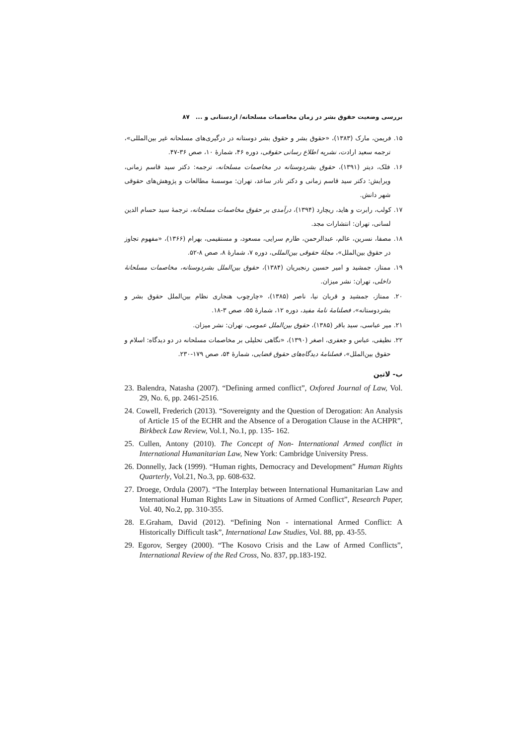بررسی وضعیت حقوق بشر در زمان مخاصمات مسلحانه/ اردستانی و ... ۸۷
۱۵. فریمن، مارک (۱۳۸۳)، «حقوق بشر و حقوق بشر دوستانه در درگیری‌های مسلحانه غیر بین‌المللی»، ترجمه سعید ارادت، نشریه اطلاع رسانی حقوقی، دوره ۴۶، شمارهٔ ۱۰، صص ۳۶-۴۷.
۱۶. فلک، دیتر (۱۳۹۱)، حقوق بشردوستانه در مخاصمات مسلحانه، ترجمه: دکتر سید قاسم زمانی، ویرایش: دکتر سید قاسم زمانی و دکتر نادر ساعد، تهران: موسسهٔ مطالعات و پژوهش‌های حقوقی شهر دانش.
۱۷. کولب، رابرت و هاید، ریچارد (۱۳۹۴)، درآمدی بر حقوق مخاصمات مسلحانه، ترجمهٔ سید حسام الدین لسانی، تهران: انتشارات مجد.
۱۸. مصفا، نسرین، عالم، عبدالرحمن، طارم سرایی، مسعود، و مستقیمی، بهرام (۱۳۶۶)، «مفهوم تجاوز در حقوق بین‌الملل»، مجلهٔ حقوقی بین‌المللی، دوره ۷، شمارهٔ ۸، صص ۸-۵۲.
۱۹. ممتاز، جمشید و امیر حسین رنجبریان (۱۳۸۴)، حقوق بین‌الملل بشردوستانه، مخاصمات مسلحانهٔ داخلی، تهران: نشر میزان.
۲۰. ممتاز، جمشید و قربان نیا، ناصر (۱۳۸۵)، «چارچوب هنجاری نظام بین‌الملل حقوق بشر و بشردوستانه»، فصلنامهٔ نامهٔ مفید، دوره ۱۲، شمارهٔ ۵۵، صص ۳-۱۸.
۲۱. میر عباسی، سید باقر (۱۳۸۵)، حقوق بین‌الملل عمومی، تهران: نشر میزان.
۲۲. نظیفی، عباس و جعفری، اصغر (۱۳۹۰)، «نگاهی تحلیلی بر مخاصمات مسلحانه در دو دیدگاه: اسلام و حقوق بین‌الملل»، فصلنامهٔ دیدگاه‌های حقوق قضایی، شمارهٔ ۵۴، صص ۱۷۹-۲۳۰.
ب- لاتین
23. Balendra, Natasha (2007). “Defining armed conflict”, Oxfored Journal of Law, Vol. 29, No. 6, pp. 2461-2516.
24. Cowell, Frederich (2013). “Sovereignty and the Question of Derogation: An Analysis of Article 15 of the ECHR and the Absence of a Derogation Clause in the ACHPR”, Birkbeck Law Review, Vol.1, No.1, pp. 135- 162.
25. Cullen, Antony (2010). The Concept of Non- International Armed conflict in International Humanitarian Law, New York: Cambridge University Press.
26. Donnelly, Jack (1999). “Human rights, Democracy and Development” Human Rights Quarterly, Vol.21, No.3, pp. 608-632.
27. Droege, Ordula (2007). “The Interplay between International Humanitarian Law and International Human Rights Law in Situations of Armed Conflict”, Research Paper, Vol. 40, No.2, pp. 310-355.
28. E.Graham, David (2012). “Defining Non - international Armed Conflict: A Historically Difficult task”, International Law Studies, Vol. 88, pp. 43-55.
29. Egorov, Sergey (2000). “The Kosovo Crisis and the Law of Armed Conflicts”, International Review of the Red Cross, No. 837, pp.183-192.